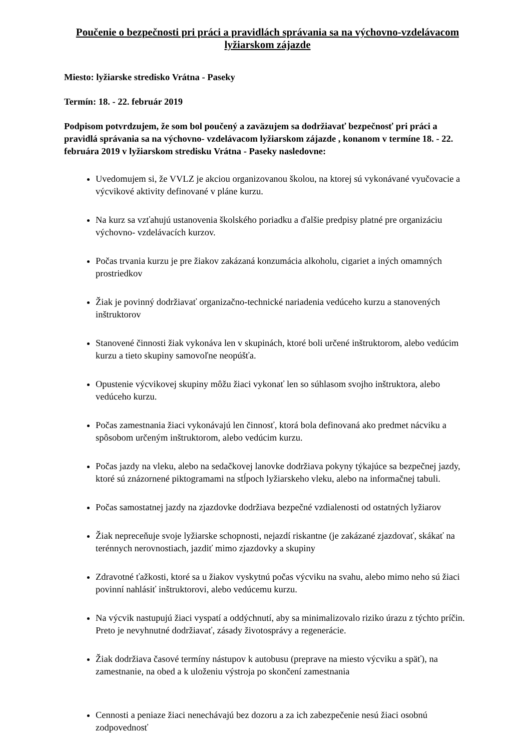Poučenie o bezpečnosti pri práci a pravidlách správania sa na výchovno-vzdelávacom lyžiarskom zájazde
Miesto: lyžiarske stredisko Vrátna - Paseky
Termín: 18. - 22. február 2019
Podpisom potvrdzujem, že som bol poučený a zaväzujem sa dodržiavať bezpečnosť pri práci a pravidlá správania sa na výchovno- vzdelávacom lyžiarskom zájazde , konanom v termíne 18. - 22. februára 2019 v lyžiarskom stredisku Vrátna - Paseky nasledovne:
Uvedomujem si, že VVLZ je akciou organizovanou školou, na ktorej sú vykonávané vyučovacie a výcvikové aktivity definované v pláne kurzu.
Na kurz sa vzťahujú ustanovenia školského poriadku a ďalšie predpisy platné pre organizáciu výchovno- vzdelávacích kurzov.
Počas trvania kurzu je pre žiakov zakázaná konzumácia alkoholu, cigariet a iných omamných prostriedkov
Žiak je povinný dodržiavať organizačno-technické nariadenia vedúceho kurzu a stanovených inštruktorov
Stanovené činnosti žiak vykonáva len v skupinách, ktoré boli určené inštruktorom, alebo vedúcim kurzu a tieto skupiny samovoľne neopúšťa.
Opustenie výcvikovej skupiny môžu žiaci vykonať len so súhlasom svojho inštruktora, alebo vedúceho kurzu.
Počas zamestnania žiaci vykonávajú len činnosť, ktorá bola definovaná ako predmet nácviku a spôsobom určeným inštruktorom, alebo vedúcim kurzu.
Počas jazdy na vleku, alebo na sedačkovej lanovke dodržiava pokyny týkajúce sa bezpečnej jazdy, ktoré sú znázornené piktogramami na stĺpoch lyžiarskeho vleku, alebo na informačnej tabuli.
Počas samostatnej jazdy na zjazdovke dodržiava bezpečné vzdialenosti od ostatných lyžiarov
Žiak nepreceňuje svoje lyžiarske schopnosti, nejazdí riskantne (je zakázané zjazdovať, skákať na terénnych nerovnostiach, jazdiť mimo zjazdovky a skupiny
Zdravotné ťažkosti, ktoré sa u žiakov vyskytnú počas výcviku na svahu, alebo mimo neho sú žiaci povinní nahlásiť inštruktorovi, alebo vedúcemu kurzu.
Na výcvik nastupujú žiaci vyspatí a oddýchnutí, aby sa minimalizovalo riziko úrazu z týchto príčin. Preto je nevyhnutné dodržiavať, zásady životosprávy a regenerácie.
Žiak dodržiava časové termíny nástupov k autobusu (preprave na miesto výcviku a späť), na zamestnanie, na obed a k uloženiu výstroja po skončení zamestnania
Cennosti a peniaze žiaci nenechávajú bez dozoru a za ich zabezpečenie nesú žiaci osobnú zodpovednosť